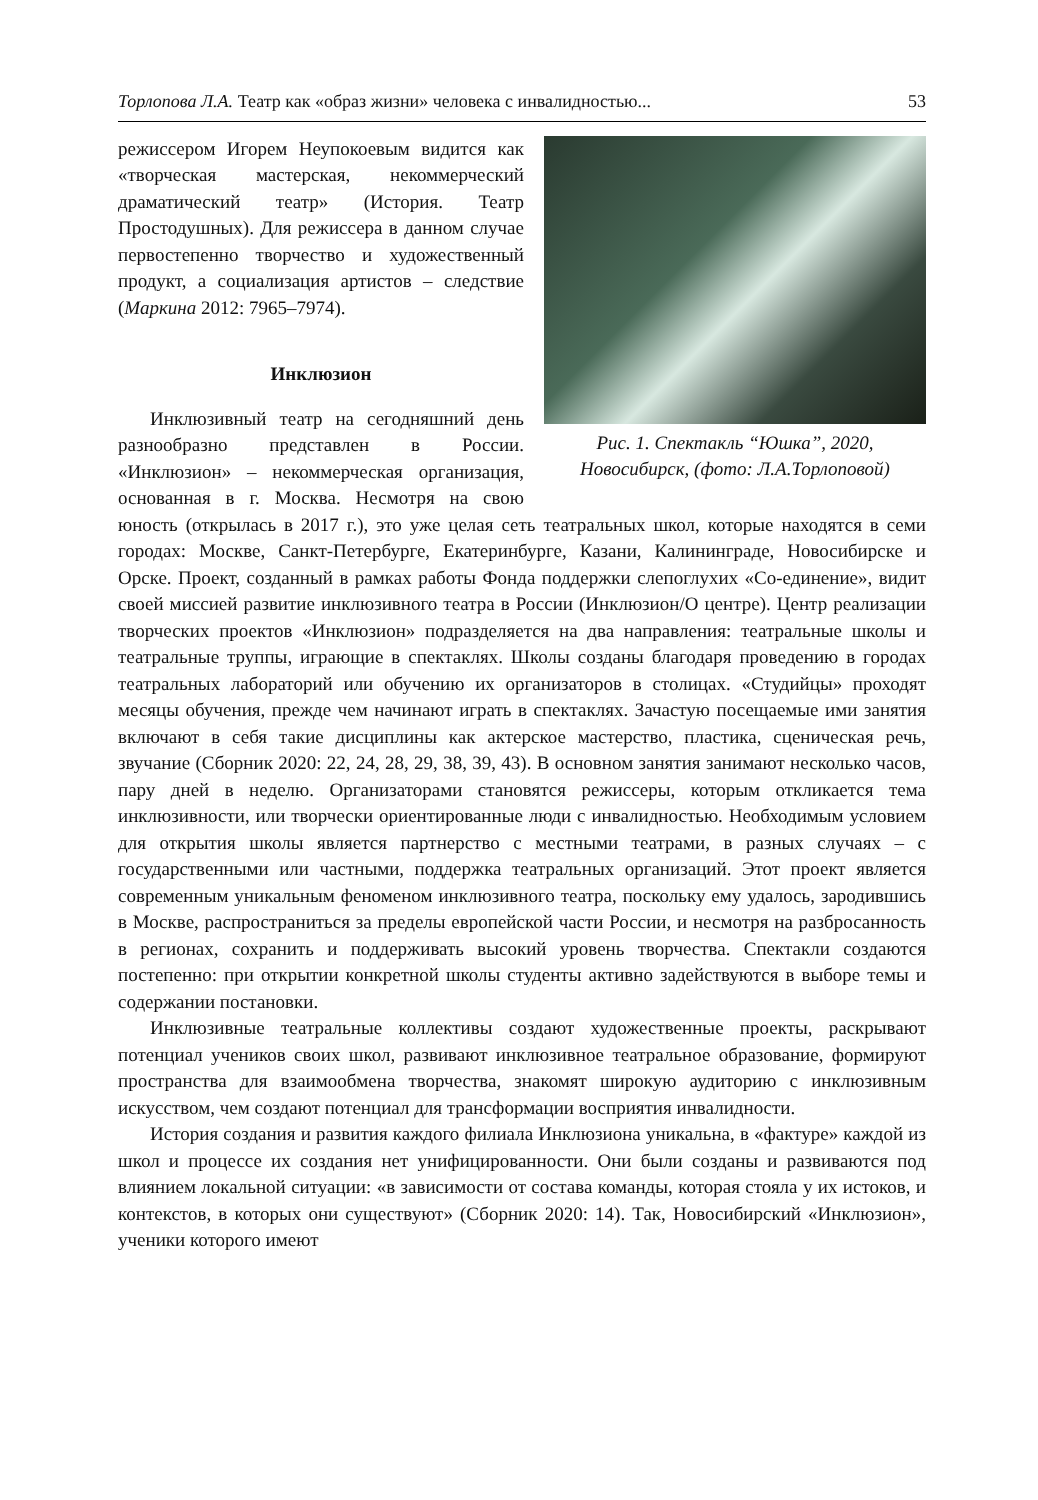Торлопова Л.А. Театр как «образ жизни» человека с инвалидностью... 53
Рис. 1. Спектакль “Юшка”, 2020,
Новосибирск, (фото: Л.А.Торлоповой)
режиссером Игорем Неупокоевым видится как «творческая мастерская, некоммерческий драматический театр» (История. Театр Простодушных). Для режиссера в данном случае первостепенно творчество и художественный продукт, а социализация артистов – следствие (Маркина 2012: 7965–7974).
Инклюзион
Инклюзивный театр на сегодняшний день разнообразно представлен в России. «Инклюзион» – некоммерческая организация, основанная в г. Москва. Несмотря на свою юность (открылась в 2017 г.), это уже целая сеть театральных школ, которые находятся в семи городах: Москве, Санкт-Петербурге, Екатеринбурге, Казани, Калининграде, Новосибирске и Орске. Проект, созданный в рамках работы Фонда поддержки слепоглухих «Со-единение», видит своей миссией развитие инклюзивного театра в России (Инклюзион/О центре). Центр реализации творческих проектов «Инклюзион» подразделяется на два направления: театральные школы и театральные труппы, играющие в спектаклях. Школы созданы благодаря проведению в городах театральных лабораторий или обучению их организаторов в столицах. «Студийцы» проходят месяцы обучения, прежде чем начинают играть в спектаклях. Зачастую посещаемые ими занятия включают в себя такие дисциплины как актерское мастерство, пластика, сценическая речь, звучание (Сборник 2020: 22, 24, 28, 29, 38, 39, 43). В основном занятия занимают несколько часов, пару дней в неделю. Организаторами становятся режиссеры, которым откликается тема инклюзивности, или творчески ориентированные люди с инвалидностью. Необходимым условием для открытия школы является партнерство с местными театрами, в разных случаях – с государственными или частными, поддержка театральных организаций. Этот проект является современным уникальным феноменом инклюзивного театра, поскольку ему удалось, зародившись в Москве, распространиться за пределы европейской части России, и несмотря на разбросанность в регионах, сохранить и поддерживать высокий уровень творчества. Спектакли создаются постепенно: при открытии конкретной школы студенты активно задействуются в выборе темы и содержании постановки.
Инклюзивные театральные коллективы создают художественные проекты, раскрывают потенциал учеников своих школ, развивают инклюзивное театральное образование, формируют пространства для взаимообмена творчества, знакомят широкую аудиторию с инклюзивным искусством, чем создают потенциал для трансформации восприятия инвалидности.
История создания и развития каждого филиала Инклюзиона уникальна, в «фактуре» каждой из школ и процессе их создания нет унифицированности. Они были созданы и развиваются под влиянием локальной ситуации: «в зависимости от состава команды, которая стояла у их истоков, и контекстов, в которых они существуют» (Сборник 2020: 14). Так, Новосибирский «Инклюзион», ученики которого имеют